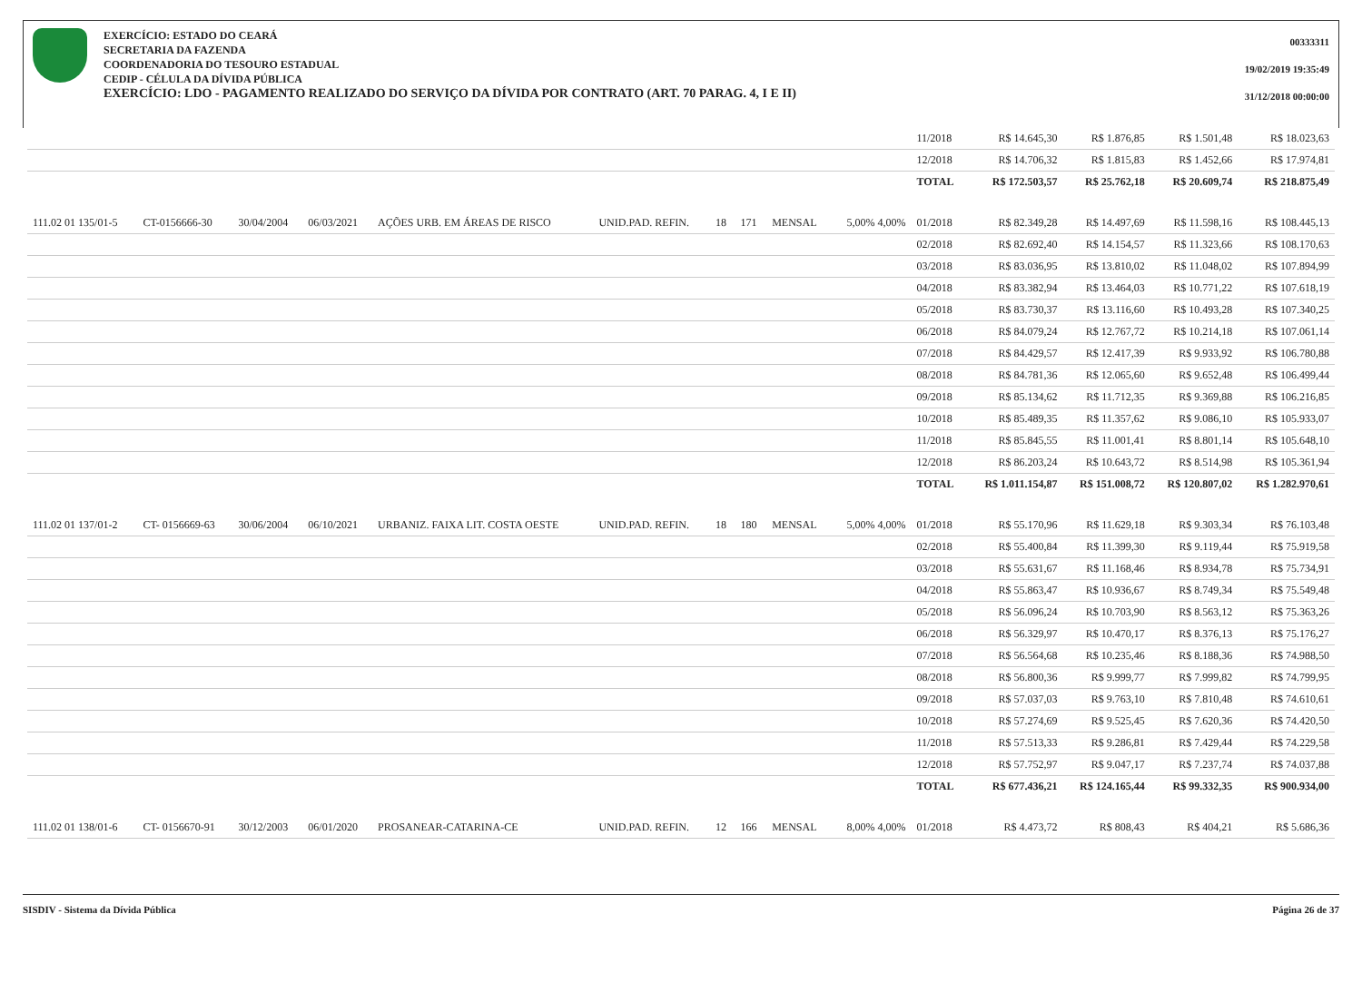EXERCÍCIO: ESTADO DO CEARÁ
SECRETARIA DA FAZENDA
COORDENADORIA DO TESOURO ESTADUAL
CEDIP - CÉLULA DA DÍVIDA PÚBLICA
EXERCÍCIO: LDO - PAGAMENTO REALIZADO DO SERVIÇO DA DÍVIDA POR CONTRATO (ART. 70 PARAG. 4, I E II)
00333311
19/02/2019 19:35:49
31/12/2018 00:00:00
| | | | | | | | | | | 11/2018 | R$ 14.645,30 | R$ 1.876,85 | R$ 1.501,48 | R$ 18.023,63 |
| | | | | | | | | | | 12/2018 | R$ 14.706,32 | R$ 1.815,83 | R$ 1.452,66 | R$ 17.974,81 |
| | | | | | | | | | | TOTAL | R$ 172.503,57 | R$ 25.762,18 | R$ 20.609,74 | R$ 218.875,49 |
| 111.02 01 135/01-5 | CT-0156666-30 | 30/04/2004 | 06/03/2021 | AÇÕES URB. EM ÁREAS DE RISCO | UNID.PAD. REFIN. | 18 | 171 | MENSAL | 5,00% 4,00% | 01/2018 | R$ 82.349,28 | R$ 14.497,69 | R$ 11.598,16 | R$ 108.445,13 |
| | | | | | | | | | | 02/2018 | R$ 82.692,40 | R$ 14.154,57 | R$ 11.323,66 | R$ 108.170,63 |
| | | | | | | | | | | 03/2018 | R$ 83.036,95 | R$ 13.810,02 | R$ 11.048,02 | R$ 107.894,99 |
| | | | | | | | | | | 04/2018 | R$ 83.382,94 | R$ 13.464,03 | R$ 10.771,22 | R$ 107.618,19 |
| | | | | | | | | | | 05/2018 | R$ 83.730,37 | R$ 13.116,60 | R$ 10.493,28 | R$ 107.340,25 |
| | | | | | | | | | | 06/2018 | R$ 84.079,24 | R$ 12.767,72 | R$ 10.214,18 | R$ 107.061,14 |
| | | | | | | | | | | 07/2018 | R$ 84.429,57 | R$ 12.417,39 | R$ 9.933,92 | R$ 106.780,88 |
| | | | | | | | | | | 08/2018 | R$ 84.781,36 | R$ 12.065,60 | R$ 9.652,48 | R$ 106.499,44 |
| | | | | | | | | | | 09/2018 | R$ 85.134,62 | R$ 11.712,35 | R$ 9.369,88 | R$ 106.216,85 |
| | | | | | | | | | | 10/2018 | R$ 85.489,35 | R$ 11.357,62 | R$ 9.086,10 | R$ 105.933,07 |
| | | | | | | | | | | 11/2018 | R$ 85.845,55 | R$ 11.001,41 | R$ 8.801,14 | R$ 105.648,10 |
| | | | | | | | | | | 12/2018 | R$ 86.203,24 | R$ 10.643,72 | R$ 8.514,98 | R$ 105.361,94 |
| | | | | | | | | | | TOTAL | R$ 1.011.154,87 | R$ 151.008,72 | R$ 120.807,02 | R$ 1.282.970,61 |
| 111.02 01 137/01-2 | CT- 0156669-63 | 30/06/2004 | 06/10/2021 | URBANIZ. FAIXA LIT. COSTA OESTE | UNID.PAD. REFIN. | 18 | 180 | MENSAL | 5,00% 4,00% | 01/2018 | R$ 55.170,96 | R$ 11.629,18 | R$ 9.303,34 | R$ 76.103,48 |
| | | | | | | | | | | 02/2018 | R$ 55.400,84 | R$ 11.399,30 | R$ 9.119,44 | R$ 75.919,58 |
| | | | | | | | | | | 03/2018 | R$ 55.631,67 | R$ 11.168,46 | R$ 8.934,78 | R$ 75.734,91 |
| | | | | | | | | | | 04/2018 | R$ 55.863,47 | R$ 10.936,67 | R$ 8.749,34 | R$ 75.549,48 |
| | | | | | | | | | | 05/2018 | R$ 56.096,24 | R$ 10.703,90 | R$ 8.563,12 | R$ 75.363,26 |
| | | | | | | | | | | 06/2018 | R$ 56.329,97 | R$ 10.470,17 | R$ 8.376,13 | R$ 75.176,27 |
| | | | | | | | | | | 07/2018 | R$ 56.564,68 | R$ 10.235,46 | R$ 8.188,36 | R$ 74.988,50 |
| | | | | | | | | | | 08/2018 | R$ 56.800,36 | R$ 9.999,77 | R$ 7.999,82 | R$ 74.799,95 |
| | | | | | | | | | | 09/2018 | R$ 57.037,03 | R$ 9.763,10 | R$ 7.810,48 | R$ 74.610,61 |
| | | | | | | | | | | 10/2018 | R$ 57.274,69 | R$ 9.525,45 | R$ 7.620,36 | R$ 74.420,50 |
| | | | | | | | | | | 11/2018 | R$ 57.513,33 | R$ 9.286,81 | R$ 7.429,44 | R$ 74.229,58 |
| | | | | | | | | | | 12/2018 | R$ 57.752,97 | R$ 9.047,17 | R$ 7.237,74 | R$ 74.037,88 |
| | | | | | | | | | | TOTAL | R$ 677.436,21 | R$ 124.165,44 | R$ 99.332,35 | R$ 900.934,00 |
| 111.02 01 138/01-6 | CT- 0156670-91 | 30/12/2003 | 06/01/2020 | PROSANEAR-CATARINA-CE | UNID.PAD. REFIN. | 12 | 166 | MENSAL | 8,00% 4,00% | 01/2018 | R$ 4.473,72 | R$ 808,43 | R$ 404,21 | R$ 5.686,36 |
SISDIV - Sistema da Dívida Pública Página 26 de 37